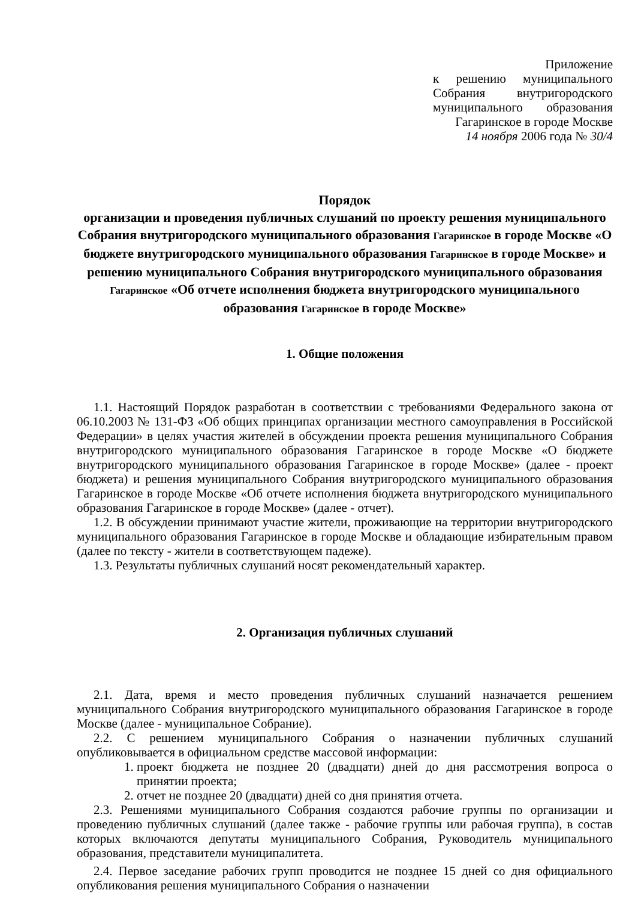Приложение
к решению муниципального
Собрания внутригородского
муниципального образования
Гагаринское в городе Москве
14 ноября 2006 года № 30/4
Порядок
организации и проведения публичных слушаний по проекту решения муниципального Собрания внутригородского муниципального образования Гагаринское в городе Москве «О бюджете внутригородского муниципального образования Гагаринское в городе Москве» и решению муниципального Собрания внутригородского муниципального образования Гагаринское «Об отчете исполнения бюджета внутригородского муниципального образования Гагаринское в городе Москве»
1. Общие положения
1.1. Настоящий Порядок разработан в соответствии с требованиями Федерального закона от 06.10.2003 № 131-ФЗ «Об общих принципах организации местного самоуправления в Российской Федерации» в целях участия жителей в обсуждении проекта решения муниципального Собрания внутригородского муниципального образования Гагаринское в городе Москве «О бюджете внутригородского муниципального образования Гагаринское в городе Москве» (далее - проект бюджета) и решения муниципального Собрания внутригородского муниципального образования Гагаринское в городе Москве «Об отчете исполнения бюджета внутригородского муниципального образования Гагаринское в городе Москве» (далее - отчет).
1.2. В обсуждении принимают участие жители, проживающие на территории внутригородского муниципального образования Гагаринское в городе Москве и обладающие избирательным правом (далее по тексту - жители в соответствующем падеже).
1.3. Результаты публичных слушаний носят рекомендательный характер.
2. Организация публичных слушаний
2.1. Дата, время и место проведения публичных слушаний назначается решением муниципального Собрания внутригородского муниципального образования Гагаринское в городе Москве (далее - муниципальное Собрание).
2.2. С решением муниципального Собрания о назначении публичных слушаний опубликовывается в официальном средстве массовой информации:
1. проект бюджета не позднее 20 (двадцати) дней до дня рассмотрения вопроса о принятии проекта;
2. отчет не позднее 20 (двадцати) дней со дня принятия отчета.
2.3. Решениями муниципального Собрания создаются рабочие группы по организации и проведению публичных слушаний (далее также - рабочие группы или рабочая группа), в состав которых включаются депутаты муниципального Собрания, Руководитель муниципального образования, представители муниципалитета.
2.4. Первое заседание рабочих групп проводится не позднее 15 дней со дня официального опубликования решения муниципального Собрания о назначении